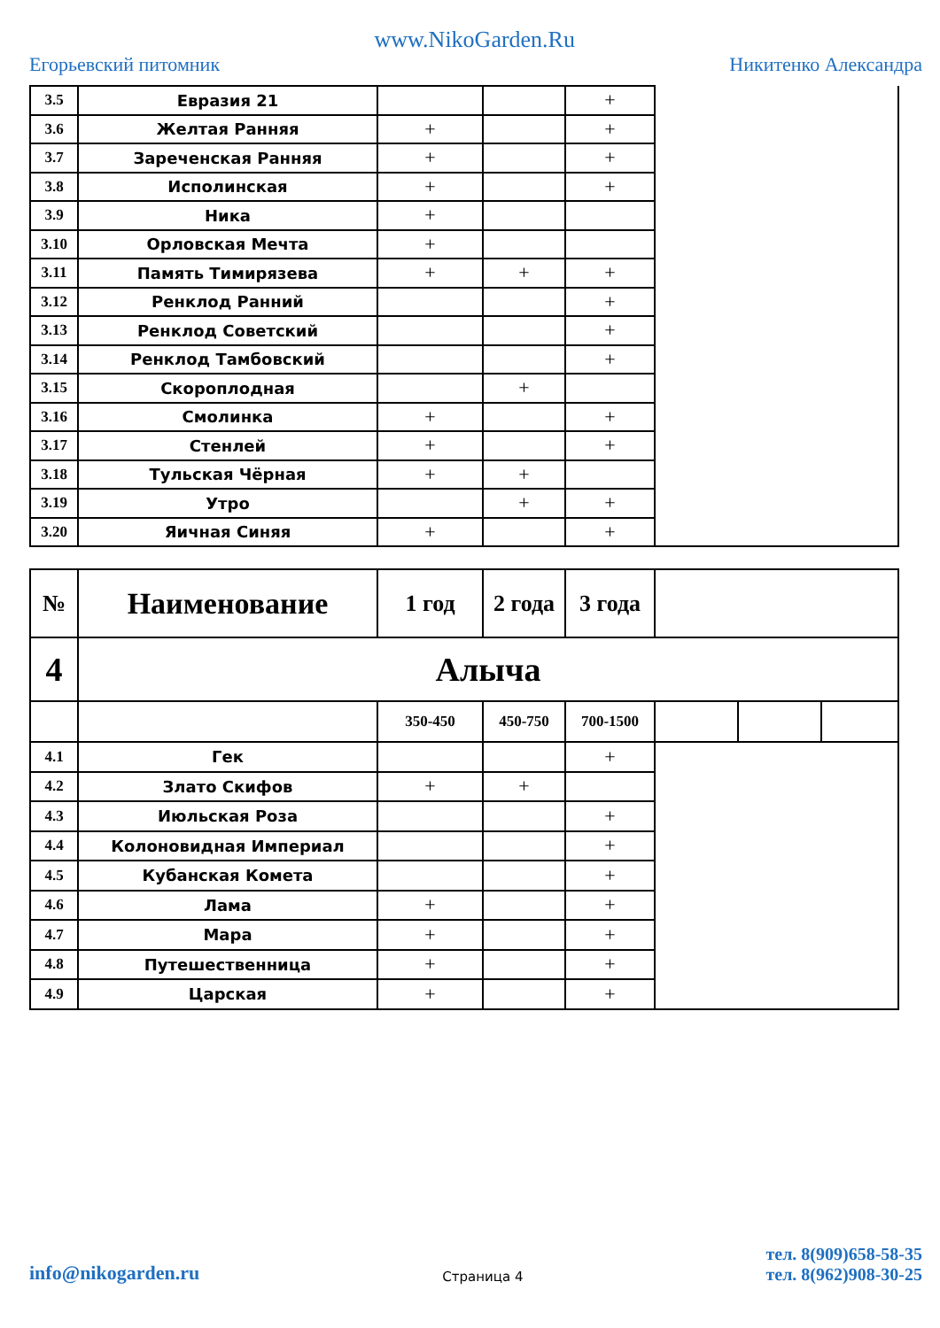Егорьевский питомник www.NikoGarden.Ru Никитенко Александра
| 3.5 | Евразия 21 | | | + | |
| 3.6 | Желтая Ранняя | + | | + | |
| 3.7 | Зареченская Ранняя | + | | + | |
| 3.8 | Исполинская | + | | + | |
| 3.9 | Ника | + | | | |
| 3.10 | Орловская Мечта | + | | | |
| 3.11 | Память Тимирязева | + | + | + | |
| 3.12 | Ренклод Ранний | | | + | |
| 3.13 | Ренклод Советский | | | + | |
| 3.14 | Ренклод Тамбовский | | | + | |
| 3.15 | Скороплодная | | + | | |
| 3.16 | Смолинка | + | | + | |
| 3.17 | Стенлей | + | | + | |
| 3.18 | Тульская Чёрная | + | + | | |
| 3.19 | Утро | | + | + | |
| 3.20 | Яичная Синяя | + | | + | |
| № | Наименование | 1 год | 2 года | 3 года | | | |
| 4 | Алыча | | | | | | |
| | | 350-450 | 450-750 | 700-1500 | | | |
| 4.1 | Гек | | | + | | | |
| 4.2 | Злато Скифов | + | + | | | | |
| 4.3 | Июльская Роза | | | + | | | |
| 4.4 | Колоновидная Империал | | | + | | | |
| 4.5 | Кубанская Комета | | | + | | | |
| 4.6 | Лама | + | | + | | | |
| 4.7 | Мара | + | | + | | | |
| 4.8 | Путешественница | + | | + | | | |
| 4.9 | Царская | + | | + | | | |
info@nikogarden.ru Страница 4 тел. 8(909)658-58-35
тел. 8(962)908-30-25